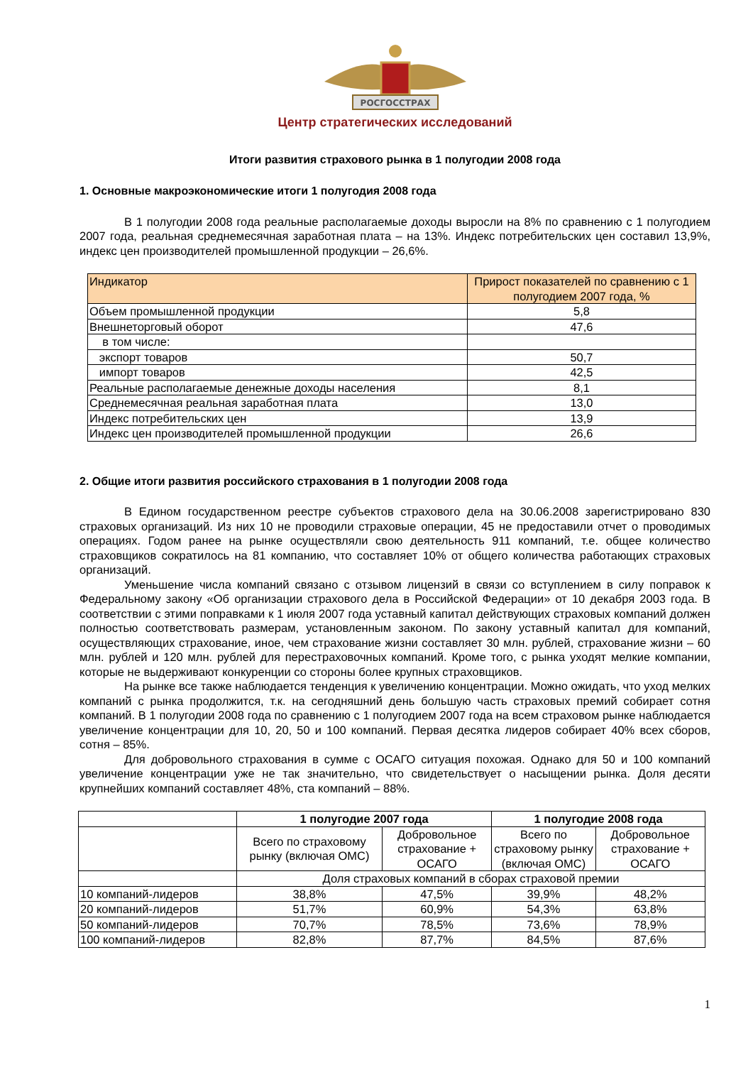РОСГОССТРАХ
Центр стратегических исследований
Итоги развития страхового рынка в 1 полугодии 2008 года
1. Основные макроэкономические итоги 1 полугодия 2008 года
В 1 полугодии 2008 года реальные располагаемые доходы выросли на 8% по сравнению с 1 полугодием 2007 года, реальная среднемесячная заработная плата – на 13%. Индекс потребительских цен составил 13,9%, индекс цен производителей промышленной продукции – 26,6%.
| Индикатор | Прирост показателей по сравнению с 1 полугодием 2007 года, % |
| --- | --- |
| Объем промышленной продукции | 5,8 |
| Внешнеторговый оборот | 47,6 |
| в том числе: | |
| экспорт товаров | 50,7 |
| импорт товаров | 42,5 |
| Реальные располагаемые денежные доходы населения | 8,1 |
| Среднемесячная реальная заработная плата | 13,0 |
| Индекс потребительских цен | 13,9 |
| Индекс цен производителей промышленной продукции | 26,6 |
2. Общие итоги развития российского страхования в 1 полугодии 2008 года
В Едином государственном реестре субъектов страхового дела на 30.06.2008 зарегистрировано 830 страховых организаций. Из них 10 не проводили страховые операции, 45 не предоставили отчет о проводимых операциях. Годом ранее на рынке осуществляли свою деятельность 911 компаний, т.е. общее количество страховщиков сократилось на 81 компанию, что составляет 10% от общего количества работающих страховых организаций.
Уменьшение числа компаний связано с отзывом лицензий в связи со вступлением в силу поправок к Федеральному закону «Об организации страхового дела в Российской Федерации» от 10 декабря 2003 года. В соответствии с этими поправками к 1 июля 2007 года уставный капитал действующих страховых компаний должен полностью соответствовать размерам, установленным законом. По закону уставный капитал для компаний, осуществляющих страхование, иное, чем страхование жизни составляет 30 млн. рублей, страхование жизни – 60 млн. рублей и 120 млн. рублей для перестраховочных компаний. Кроме того, с рынка уходят мелкие компании, которые не выдерживают конкуренции со стороны более крупных страховщиков.
На рынке все также наблюдается тенденция к увеличению концентрации. Можно ожидать, что уход мелких компаний с рынка продолжится, т.к. на сегодняшний день большую часть страховых премий собирает сотня компаний. В 1 полугодии 2008 года по сравнению с 1 полугодием 2007 года на всем страховом рынке наблюдается увеличение концентрации для 10, 20, 50 и 100 компаний. Первая десятка лидеров собирает 40% всех сборов, сотня – 85%.
Для добровольного страхования в сумме с ОСАГО ситуация похожая. Однако для 50 и 100 компаний увеличение концентрации уже не так значительно, что свидетельствует о насыщении рынка. Доля десяти крупнейших компаний составляет 48%, ста компаний – 88%.
| | 1 полугодие 2007 года | | 1 полугодие 2008 года | |
| | Всего по страховому рынку (включая ОМС) | Добровольное страхование + ОСАГО | Всего по страховому рынку (включая ОМС) | Добровольное страхование + ОСАГО |
| | Доля страховых компаний в сборах страховой премии | | | |
| 10 компаний-лидеров | 38,8% | 47,5% | 39,9% | 48,2% |
| 20 компаний-лидеров | 51,7% | 60,9% | 54,3% | 63,8% |
| 50 компаний-лидеров | 70,7% | 78,5% | 73,6% | 78,9% |
| 100 компаний-лидеров | 82,8% | 87,7% | 84,5% | 87,6% |
1